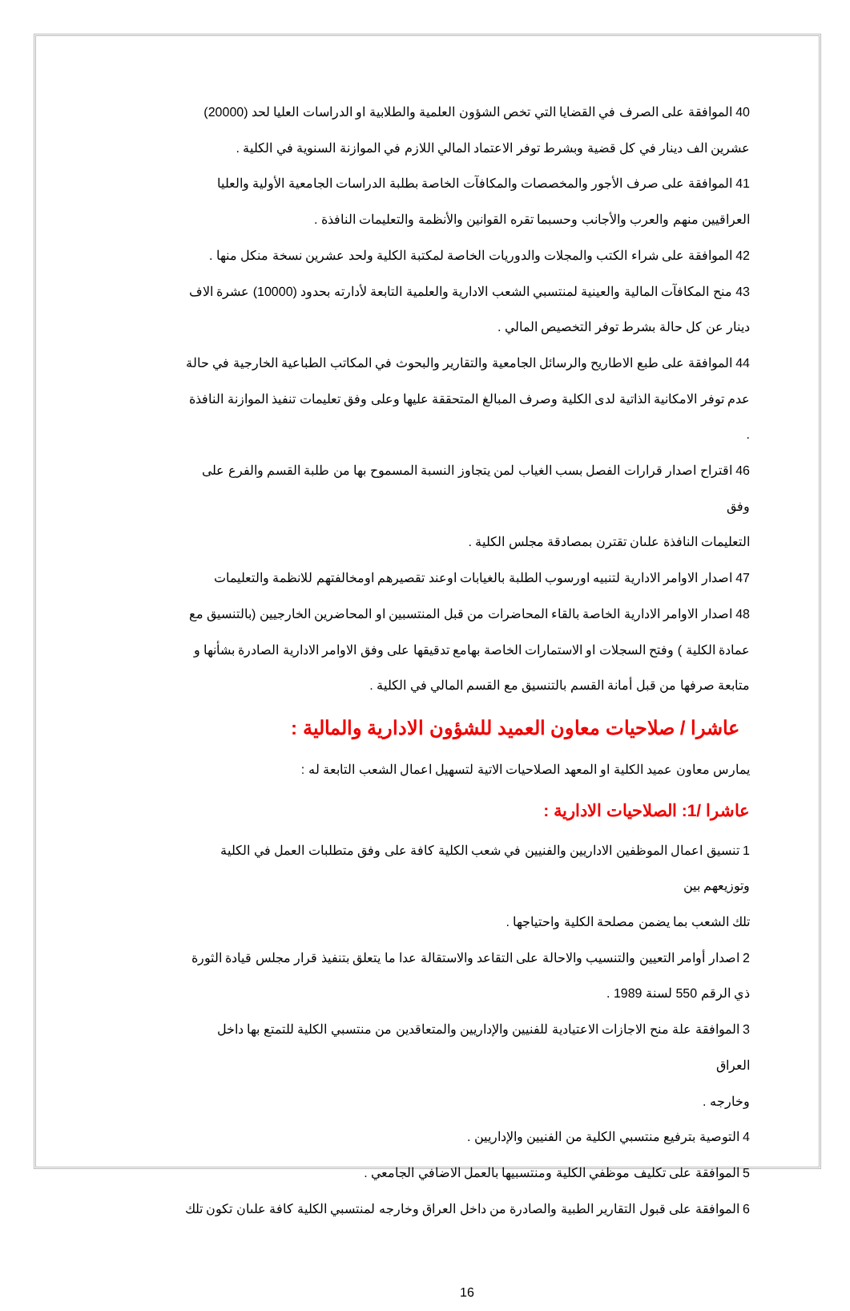40 الموافقة على الصرف في القضايا التي تخص الشؤون العلمية والطلابية او الدراسات العليا لحد (20000)
عشرين الف دينار في كل قضية وبشرط توفر الاعتماد المالي اللازم في الموازنة السنوية في الكلية .
41 الموافقة على صرف الأجور والمخصصات والمكافآت الخاصة بطلبة الدراسات الجامعية الأولية والعليا
العراقيين منهم والعرب والأجانب وحسبما تقره القوانين والأنظمة والتعليمات النافذة .
42 الموافقة على شراء الكتب والمجلات والدوريات الخاصة لمكتبة الكلية ولحد عشرين نسخة منكل منها .
43 منح المكافآت المالية والعينية لمنتسبي الشعب الادارية والعلمية التابعة لأدارته بحدود (10000) عشرة الاف
دينار عن كل حالة بشرط توفر التخصيص المالي .
44 الموافقة على طبع الاطاريح والرسائل الجامعية والتقارير والبحوث في المكاتب الطباعية الخارجية في حالة
عدم توفر الامكانية الذاتية لدى الكلية وصرف المبالغ المتحققة عليها وعلى وفق تعليمات تنفيذ الموازنة النافذة .
46 اقتراح اصدار قرارات الفصل بسب الغياب لمن يتجاوز النسبة المسموح بها من طلبة القسم والفرع على وفق
التعليمات النافذة علںان تقترن بمصادقة مجلس الكلية .
47 اصدار الاوامر الادارية لتنبيه اورسوب الطلبة بالغيابات اوعند تقصيرهم اومخالفتهم للانظمة والتعليمات
48 اصدار الاوامر الادارية الخاصة بالقاء المحاضرات من قبل المنتسبين او المحاضرين الخارجيين (بالتنسيق مع
عمادة الكلية ) وفتح السجلات او الاستمارات الخاصة بهامع تدقيقها على وفق الاوامر الادارية الصادرة بشأنها و
متابعة صرفها من قبل أمانة القسم بالتنسيق مع القسم المالي في الكلية .
عاشرا / صلاحيات معاون العميد للشؤون الادارية والمالية :
يمارس معاون عميد الكلية او المعهد الصلاحيات الاتية لتسهيل اعمال الشعب التابعة له :
عاشرا /1: الصلاحيات الادارية :
1 تنسيق اعمال الموظفين الاداريين والفنيين في شعب الكلية كافة على وفق متطلبات العمل في الكلية وتوزيعهم بين
تلك الشعب بما يضمن مصلحة الكلية واحتياجها .
2 اصدار أوامر التعيين والتنسيب والاحالة على التقاعد والاستقالة عدا ما يتعلق بتنفيذ قرار مجلس قيادة الثورة
ذي الرقم 550 لسنة 1989 .
3 الموافقة علة منح الاجازات الاعتيادية للفنيين والإداريين والمتعاقدين من منتسبي الكلية للتمتع بها داخل العراق
وخارجه .
4 التوصية بترفيع منتسبي الكلية من الفنيين والإداريين .
5 الموافقة على تكليف موظفي الكلية ومنتسبيها بالعمل الاضافي الجامعي .
6 الموافقة على قبول التقارير الطبية والصادرة من داخل العراق وخارجه لمنتسبي الكلية كافة علںان تكون تلك
16